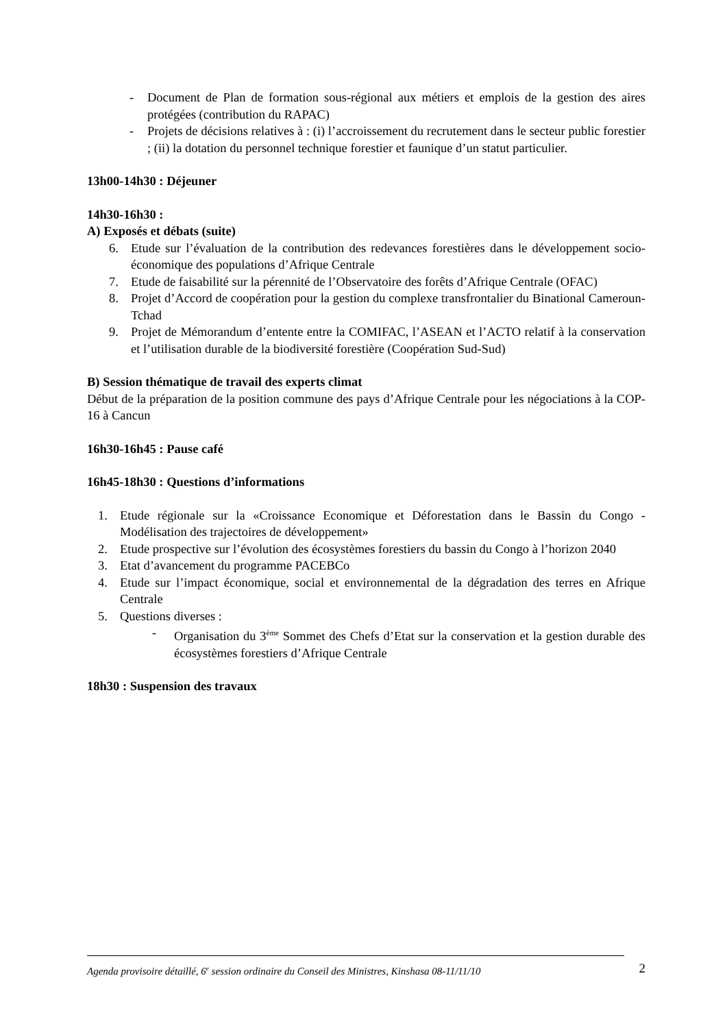- Document de Plan de formation sous-régional aux métiers et emplois de la gestion des aires protégées (contribution du RAPAC)
- Projets de décisions relatives à : (i) l’accroissement du recrutement dans le secteur public forestier ; (ii) la dotation du personnel technique forestier et faunique d’un statut particulier.
13h00-14h30 : Déjeuner
14h30-16h30 :
A) Exposés et débats (suite)
6. Etude sur l’évaluation de la contribution des redevances forestières dans le développement socio-économique des populations d’Afrique Centrale
7. Etude de faisabilité sur la pérennité de l’Observatoire des forêts d’Afrique Centrale (OFAC)
8. Projet d’Accord de coopération pour la gestion du complexe transfrontalier du Binational Cameroun-Tchad
9. Projet de Mémorandum d’entente entre la COMIFAC, l’ASEAN et l’ACTO relatif à la conservation et l’utilisation durable de la biodiversité forestière (Coopération Sud-Sud)
B) Session thématique de travail des experts climat
Début de la préparation de la position commune des pays d’Afrique Centrale pour les négociations à la COP-16 à Cancun
16h30-16h45 : Pause café
16h45-18h30 : Questions d’informations
1. Etude régionale sur la «Croissance Economique et Déforestation dans le Bassin du Congo - Modélisation des trajectoires de développement»
2. Etude prospective sur l’évolution des écosystèmes forestiers du bassin du Congo à l’horizon 2040
3. Etat d’avancement du programme PACEBCo
4. Etude sur l’impact économique, social et environnemental de la dégradation des terres en Afrique Centrale
5. Questions diverses :
- Organisation du 3<sup>ème</sup> Sommet des Chefs d’Etat sur la conservation et la gestion durable des écosystèmes forestiers d’Afrique Centrale
18h30 : Suspension des travaux
Agenda provisoire détaillé, 6<sup>e</sup> session ordinaire du Conseil des Ministres, Kinshasa 08-11/11/10 2